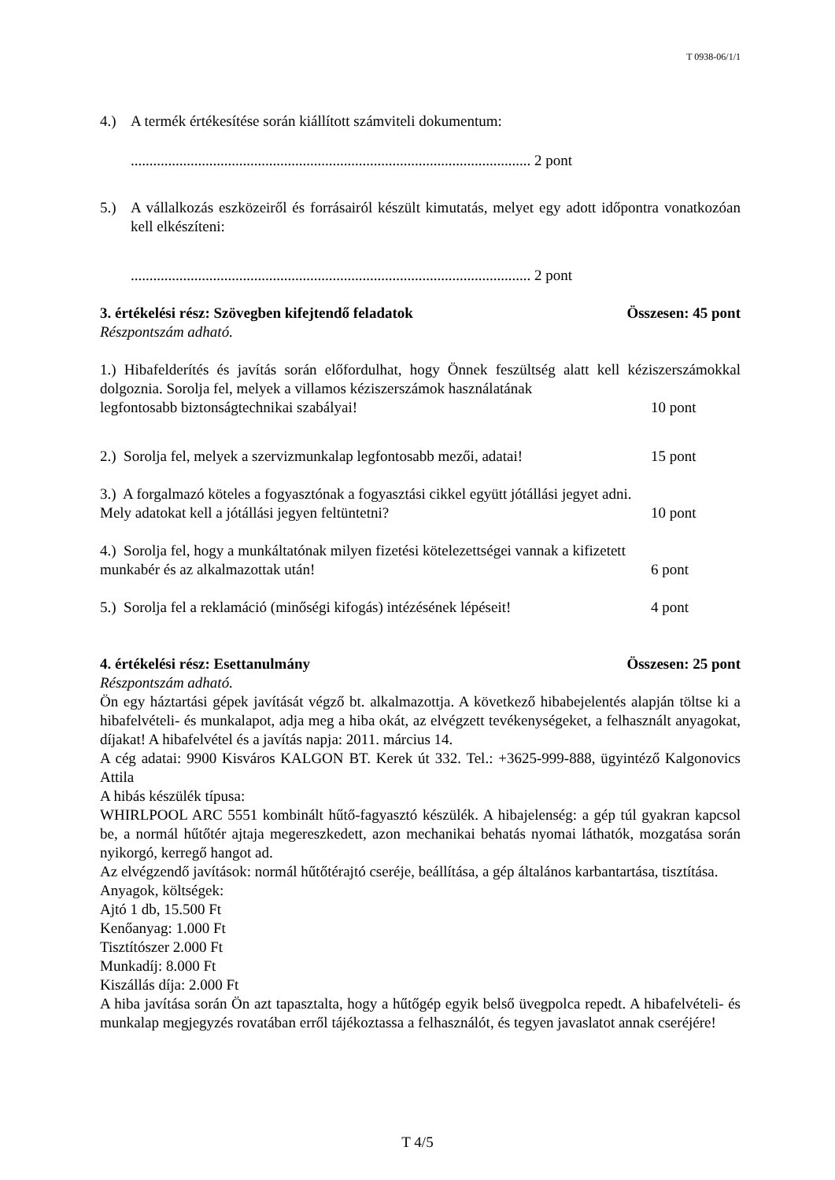T 0938-06/1/1
4.) A termék értékesítése során kiállított számviteli dokumentum:
........................................................................................................... 2 pont
5.) A vállalkozás eszközeiről és forrásairól készült kimutatás, melyet egy adott időpontra vonatkozóan kell elkészíteni:
........................................................................................................... 2 pont
3. értékelési rész: Szövegben kifejtendő feladatok Összesen: 45 pont
Részpontszám adható.
1.) Hibafelderítés és javítás során előfordulhat, hogy Önnek feszültség alatt kell kéziszerszámokkal dolgoznia. Sorolja fel, melyek a villamos kéziszerszámok használatának
legfontosabb biztonságtechnikai szabályai! 10 pont
2.) Sorolja fel, melyek a szervizmunkalap legfontosabb mezői, adatai! 15 pont
3.) A forgalmazó köteles a fogyasztónak a fogyasztási cikkel együtt jótállási jegyet adni.
Mely adatokat kell a jótállási jegyen feltüntetni? 10 pont
4.) Sorolja fel, hogy a munkáltatónak milyen fizetési kötelezettségei vannak a kifizetett
munkabér és az alkalmazottak után! 6 pont
5.) Sorolja fel a reklamáció (minőségi kifogás) intézésének lépéseit! 4 pont
4. értékelési rész: Esettanulmány Összesen: 25 pont
Részpontszám adható.
Ön egy háztartási gépek javítását végző bt. alkalmazottja. A következő hibabejelentés alapján töltse ki a hibafelvételi- és munkalapot, adja meg a hiba okát, az elvégzett tevékenységeket, a felhasznált anyagokat, díjakat! A hibafelvétel és a javítás napja: 2011. március 14.
A cég adatai: 9900 Kisváros KALGON BT. Kerek út 332. Tel.: +3625-999-888, ügyintéző Kalgonovics Attila
A hibás készülék típusa:
WHIRLPOOL ARC 5551 kombinált hűtő-fagyasztó készülék. A hibajelenség: a gép túl gyakran kapcsol be, a normál hűtőtér ajtaja megereszkedett, azon mechanikai behatás nyomai láthatók, mozgatása során nyikorgó, kerregő hangot ad.
Az elvégzendő javítások: normál hűtőtérajtó cseréje, beállítása, a gép általános karbantartása, tisztítása.
Anyagok, költségek:
Ajtó 1 db, 15.500 Ft
Kenőanyag: 1.000 Ft
Tisztítószer 2.000 Ft
Munkadíj: 8.000 Ft
Kiszállás díja: 2.000 Ft
A hiba javítása során Ön azt tapasztalta, hogy a hűtőgép egyik belső üvegpolca repedt. A hibafelvételi- és munkalap megjegyzés rovatában erről tájékoztassa a felhasználót, és tegyen javaslatot annak cseréjére!
T 4/5